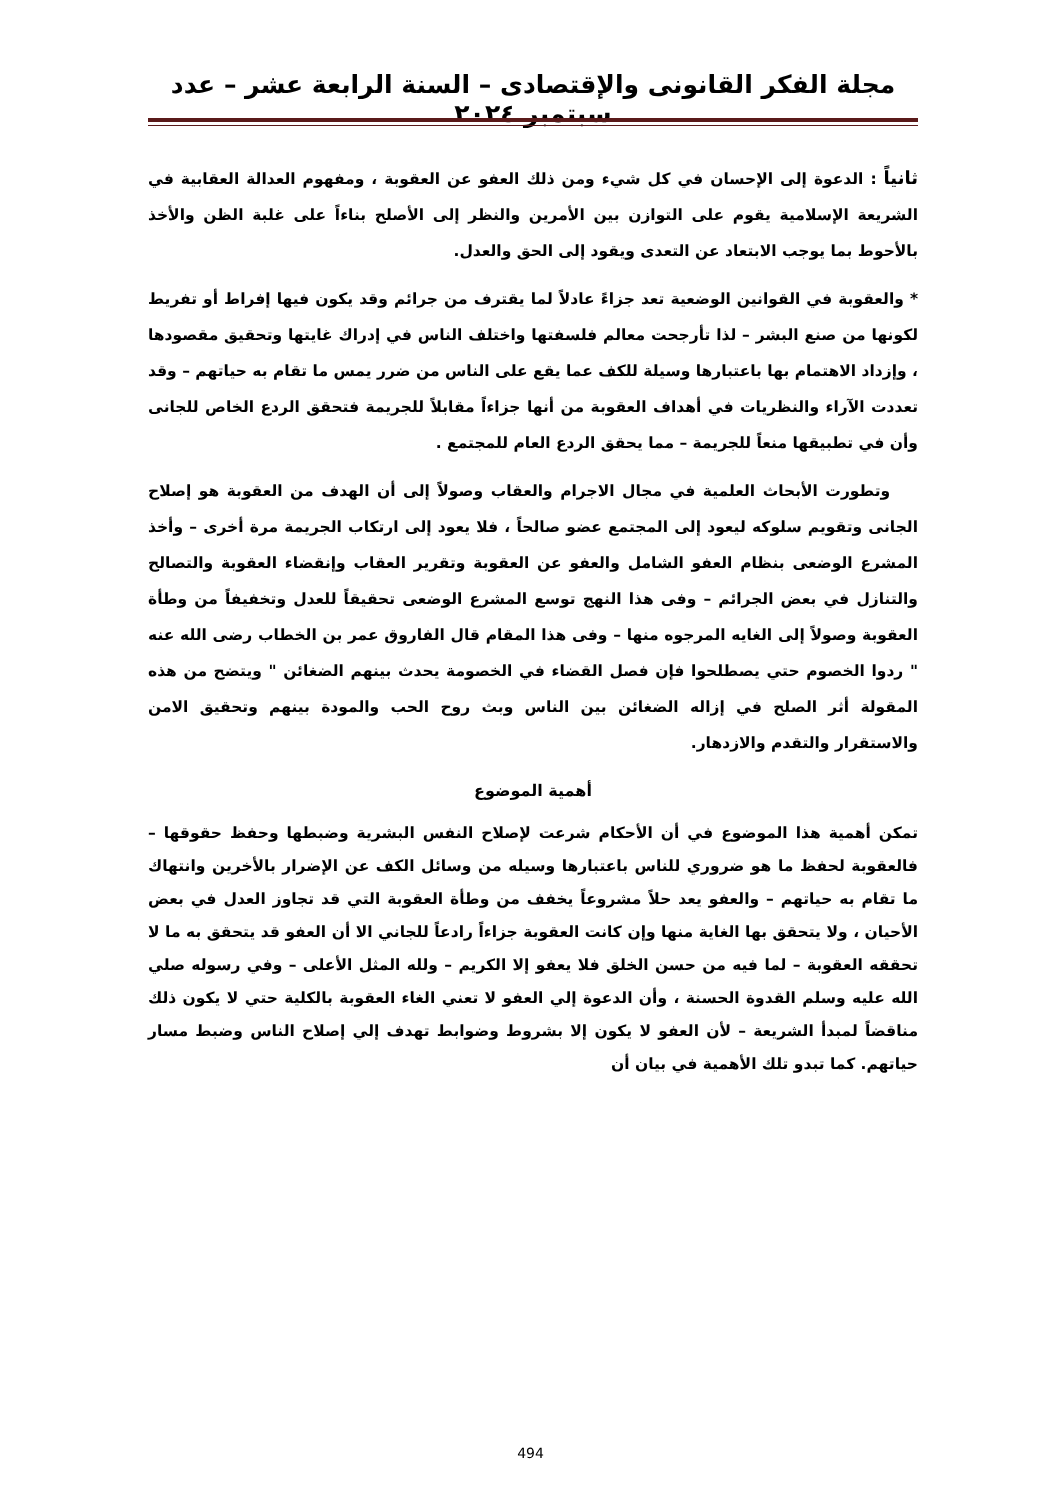مجلة الفكر القانونى والإقتصادى – السنة الرابعة عشر – عدد سبتمبر ٢٠٢٤
ثانياً : الدعوة إلى الإحسان في كل شيء ومن ذلك العفو عن العقوبة ، ومفهوم العدالة العقابية في الشريعة الإسلامية يقوم على التوازن بين الأمرين والنظر إلى الأصلح بناءاً على غلبة الظن والأخذ بالأحوط بما يوجب الابتعاد عن التعدى ويقود إلى الحق والعدل.
* والعقوبة في القوانين الوضعية تعد جزاءً عادلاً لما يقترف من جرائم وقد يكون فيها إفراط أو تفريط لكونها من صنع البشر – لذا تأرجحت معالم فلسفتها واختلف الناس في إدراك غايتها وتحقيق مقصودها ، وإزداد الاهتمام بها باعتبارها وسيلة للكف عما يقع على الناس من ضرر يمس ما تقام به حياتهم – وقد تعددت الآراء والنظريات في أهداف العقوبة من أنها جزاءاً مقابلاً للجريمة فتحقق الردع الخاص للجانى وأن في تطبيقها منعاً للجريمة – مما يحقق الردع العام للمجتمع .
وتطورت الأبحاث العلمية في مجال الاجرام والعقاب وصولاً إلى أن الهدف من العقوبة هو إصلاح الجانى وتقويم سلوكه ليعود إلى المجتمع عضو صالحاً ، فلا يعود إلى ارتكاب الجريمة مرة أخرى – وأخذ المشرع الوضعى بنظام العفو الشامل والعفو عن العقوبة وتقرير العقاب وإنقضاء العقوبة والتصالح والتنازل في بعض الجرائم – وفى هذا النهج توسع المشرع الوضعى تحقيقاً للعدل وتخفيفاً من وطأة العقوبة وصولاً إلى الغايه المرجوه منها – وفى هذا المقام قال الفاروق عمر بن الخطاب رضى الله عنه " ردوا الخصوم حتي يصطلحوا فإن فصل القضاء في الخصومة يحدث بينهم الضغائن " ويتضح من هذه المقولة أثر الصلح في إزاله الضغائن بين الناس وبث روح الحب والمودة بينهم وتحقيق الامن والاستقرار والتقدم والازدهار.
أهمية الموضوع
تمكن أهمية هذا الموضوع في أن الأحكام شرعت لإصلاح النفس البشرية وضبطها وحفظ حقوقها – فالعقوبة لحفظ ما هو ضروري للناس باعتبارها وسيله من وسائل الكف عن الإضرار بالأخرين وانتهاك ما تقام به حياتهم – والعفو يعد حلاً مشروعاً يخفف من وطأة العقوبة التي قد تجاوز العدل في بعض الأحيان ، ولا يتحقق بها الغاية منها وإن كانت العقوبة جزاءاً رادعاً للجاني الا أن العفو قد يتحقق به ما لا تحققه العقوبة – لما فيه من حسن الخلق فلا يعفو إلا الكريم – ولله المثل الأعلى – وفي رسوله صلي الله عليه وسلم القدوة الحسنة ، وأن الدعوة إلي العفو لا تعني الغاء العقوبة بالكلية حتي لا يكون ذلك مناقضاً لمبدأ الشريعة – لأن العفو لا يكون إلا بشروط وضوابط تهدف إلي إصلاح الناس وضبط مسار حياتهم. كما تبدو تلك الأهمية في بيان أن
494